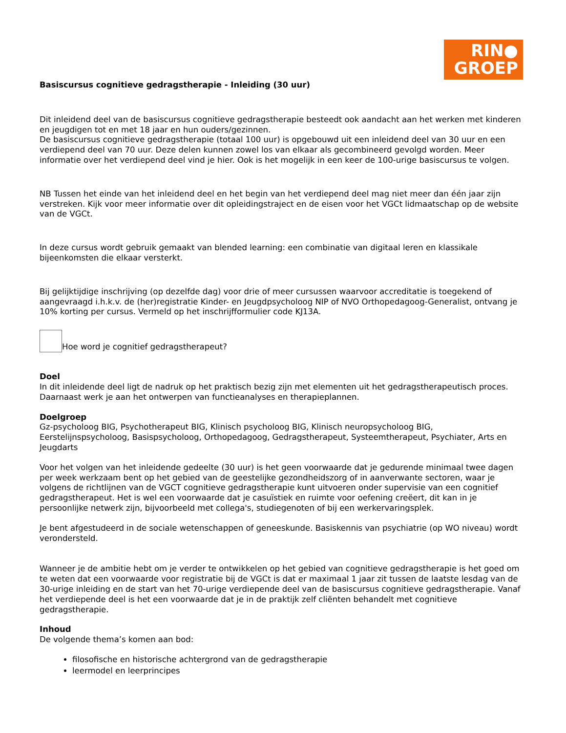RIN●
GROEP
Basiscursus cognitieve gedragstherapie - Inleiding (30 uur)
Dit inleidend deel van de basiscursus cognitieve gedragstherapie besteedt ook aandacht aan het werken met kinderen en jeugdigen tot en met 18 jaar en hun ouders/gezinnen.
De basiscursus cognitieve gedragstherapie (totaal 100 uur) is opgebouwd uit een inleidend deel van 30 uur en een verdiepend deel van 70 uur. Deze delen kunnen zowel los van elkaar als gecombineerd gevolgd worden. Meer informatie over het verdiepend deel vind je hier. Ook is het mogelijk in een keer de 100-urige basiscursus te volgen.
NB Tussen het einde van het inleidend deel en het begin van het verdiepend deel mag niet meer dan één jaar zijn verstreken. Kijk voor meer informatie over dit opleidingstraject en de eisen voor het VGCt lidmaatschap op de website van de VGCt.
In deze cursus wordt gebruik gemaakt van blended learning: een combinatie van digitaal leren en klassikale bijeenkomsten die elkaar versterkt.
Bij gelijktijdige inschrijving (op dezelfde dag) voor drie of meer cursussen waarvoor accreditatie is toegekend of aangevraagd i.h.k.v. de (her)registratie Kinder- en Jeugdpsycholoog NIP of NVO Orthopedagoog-Generalist, ontvang je 10% korting per cursus. Vermeld op het inschrijfformulier code KJ13A.
Hoe word je cognitief gedragstherapeut?
Doel
In dit inleidende deel ligt de nadruk op het praktisch bezig zijn met elementen uit het gedragstherapeutisch proces. Daarnaast werk je aan het ontwerpen van functieanalyses en therapieplannen.
Doelgroep
Gz-psycholoog BIG, Psychotherapeut BIG, Klinisch psycholoog BIG, Klinisch neuropsycholoog BIG, Eerstelijnspsycholoog, Basispsycholoog, Orthopedagoog, Gedragstherapeut, Systeemtherapeut, Psychiater, Arts en Jeugdarts
Voor het volgen van het inleidende gedeelte (30 uur) is het geen voorwaarde dat je gedurende minimaal twee dagen per week werkzaam bent op het gebied van de geestelijke gezondheidszorg of in aanverwante sectoren, waar je volgens de richtlijnen van de VGCT cognitieve gedragstherapie kunt uitvoeren onder supervisie van een cognitief gedragstherapeut. Het is wel een voorwaarde dat je casuïstiek en ruimte voor oefening creëert, dit kan in je persoonlijke netwerk zijn, bijvoorbeeld met collega's, studiegenoten of bij een werkervaringsplek.
Je bent afgestudeerd in de sociale wetenschappen of geneeskunde. Basiskennis van psychiatrie (op WO niveau) wordt verondersteld.
Wanneer je de ambitie hebt om je verder te ontwikkelen op het gebied van cognitieve gedragstherapie is het goed om te weten dat een voorwaarde voor registratie bij de VGCt is dat er maximaal 1 jaar zit tussen de laatste lesdag van de 30-urige inleiding en de start van het 70-urige verdiepende deel van de basiscursus cognitieve gedragstherapie. Vanaf het verdiepende deel is het een voorwaarde dat je in de praktijk zelf cliënten behandelt met cognitieve gedragstherapie.
Inhoud
De volgende thema’s komen aan bod:
filosofische en historische achtergrond van de gedragstherapie
leermodel en leerprincipes